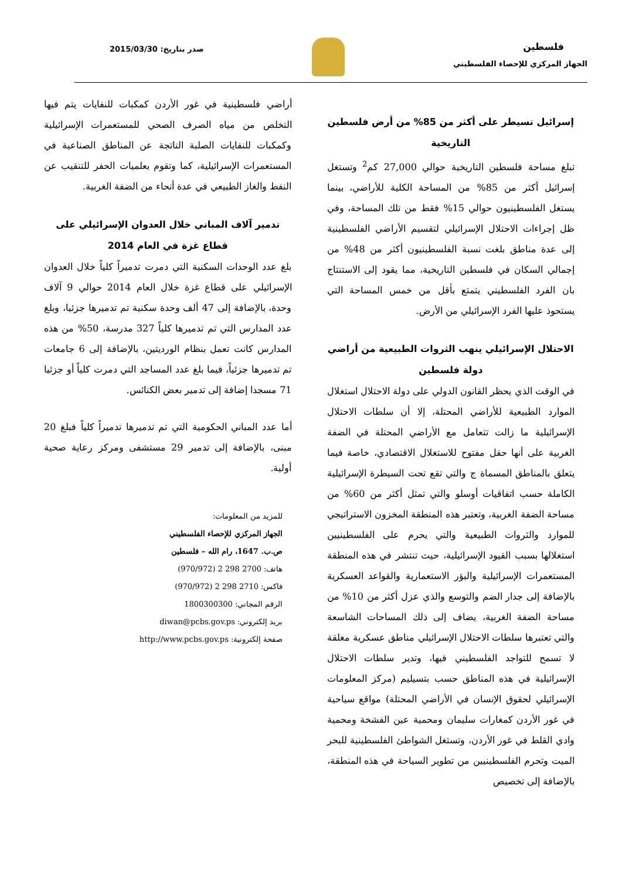فلسطين
الجهاز المركزي للإحصاء الفلسطيني
صدر بتاريخ: 2015/03/30
إسرائيل تسيطر على أكثر من 85% من أرض فلسطين التاريخية
تبلغ مساحة فلسطين التاريخية حوالي 27,000 كم<sup>2</sup> وتستغل إسرائيل أكثر من 85% من المساحة الكلية للأراضي، بينما يستغل الفلسطينيون حوالي 15% فقط من تلك المساحة، وفي ظل إجراءات الاحتلال الإسرائيلي لتقسيم الأراضي الفلسطينية إلى عدة مناطق بلغت نسبة الفلسطينيون أكثر من 48% من إجمالي السكان في فلسطين التاريخية، مما يقود إلى الاستنتاج بان الفرد الفلسطيني يتمتع بأقل من خمس المساحة التي يستحوذ عليها الفرد الإسرائيلي من الأرض.
الاحتلال الإسرائيلي ينهب الثروات الطبيعية من أراضي دولة فلسطين
في الوقت الذي يحظر القانون الدولي على دولة الاحتلال استغلال الموارد الطبيعية للأراضي المحتلة، إلا أن سلطات الاحتلال الإسرائيلية ما زالت تتعامل مع الأراضي المحتلة في الضفة الغربية على أنها حقل مفتوح للاستغلال الاقتصادي، خاصة فيما يتعلق بالمناطق المسماة ج والتي تقع تحت السيطرة الإسرائيلية الكاملة حسب اتفاقيات أوسلو والتي تمثل أكثر من 60% من مساحة الضفة الغربية، وتعتبر هذه المنطقة المخزون الاستراتيجي للموارد والثروات الطبيعية والتي يحرم على الفلسطينيين استغلالها بسبب القيود الإسرائيلية، حيث تنتشر في هذه المنطقة المستعمرات الإسرائيلية والبؤر الاستعمارية والقواعد العسكرية بالإضافة إلى جدار الضم والتوسع والذي عزل أكثر من 10% من مساحة الضفة الغربية، يضاف إلى ذلك المساحات الشاسعة والتي تعتبرها سلطات الاحتلال الإسرائيلي مناطق عسكرية مغلقة لا تسمح للتواجد الفلسطيني فيها، وتدير سلطات الاحتلال الإسرائيلية في هذه المناطق حسب بتسيليم (مركز المعلومات الإسرائيلي لحقوق الإنسان في الأراضي المحتلة) مواقع سياحية في غور الأردن كمغارات سليمان ومحمية عين الفشخة ومحمية وادي القلط في غور الأردن، وتستغل الشواطئ الفلسطينية للبحر الميت وتحرم الفلسطينيين من تطوير السياحة في هذه المنطقة، بالإضافة إلى تخصيص
أراضي فلسطينية في غور الأردن كمكبات للنفايات يتم فيها التخلص من مياه الصرف الصحي للمستعمرات الإسرائيلية وكمكبات للنفايات الصلبة الناتجة عن المناطق الصناعية في المستعمرات الإسرائيلية، كما وتقوم بعلميات الحفر للتنقيب عن النفط والغاز الطبيعي في عدة أنحاء من الضفة الغربية.
تدمير آلاف المباني خلال العدوان الإسرائيلي على قطاع غزة في العام 2014
بلغ عدد الوحدات السكنية التي دمرت تدميراً كلياً خلال العدوان الإسرائيلي على قطاع غزة خلال العام 2014 حوالي 9 آلاف وحدة، بالإضافة إلى 47 ألف وحدة سكنية تم تدميرها جزئيا، وبلغ عدد المدارس التي تم تدميرها كلياً 327 مدرسة، 50% من هذه المدارس كانت تعمل بنظام الورديتين، بالإضافة إلى 6 جامعات تم تدميرها جزئياً، فيما بلغ عدد المساجد التي دمرت كلياً أو جزئيا 71 مسجدا إضافة إلى تدمير بعض الكنائس.
أما عدد المباني الحكومية التي تم تدميرها تدميراً كلياً فبلغ 20 مبنى، بالإضافة إلى تدمير 29 مستشفى ومركز رعاية صحية أولية.
للمزيد من المعلومات:
الجهاز المركزي للإحصاء الفلسطيني
ص.ب. 1647، رام الله – فلسطين
هاتف: 2700 298 2 (970/972)
فاكس: 2710 298 2 (970/972)
الرقم المجاني: 1800300300
بريد إلكتروني: diwan@pcbs.gov.ps
صفحة إلكترونية: http://www.pcbs.gov.ps